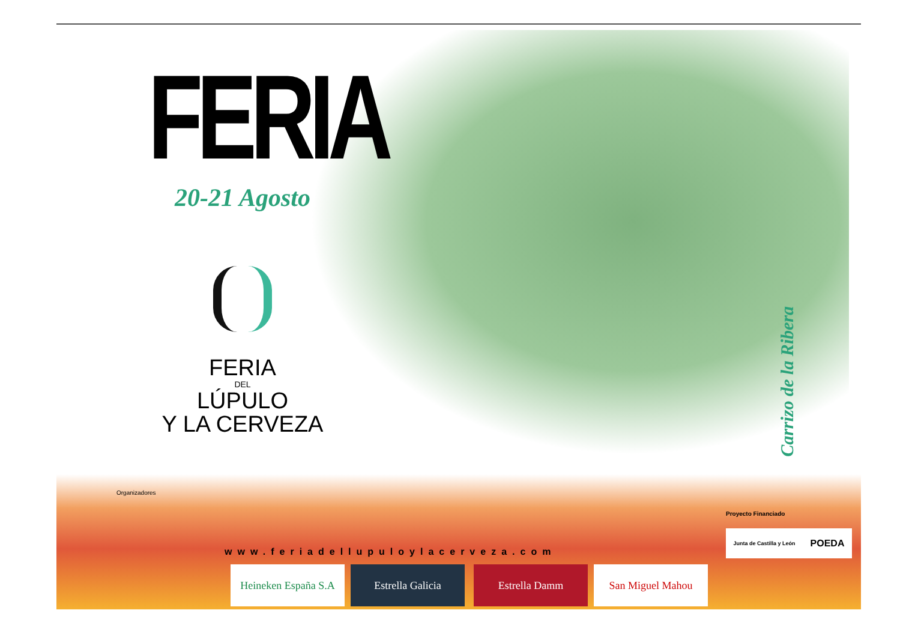FERIA
20-21 Agosto
FERIA
DEL
LÚPULO
Y LA CERVEZA
Carrizo de la Ribera
Organizadores
www.feriadellupuloylacerveza.com
Heineken España S.A
Estrella Galicia Estrella Damm San Miguel Mahou
Proyecto Financiado
Junta de Castilla y León POEDA